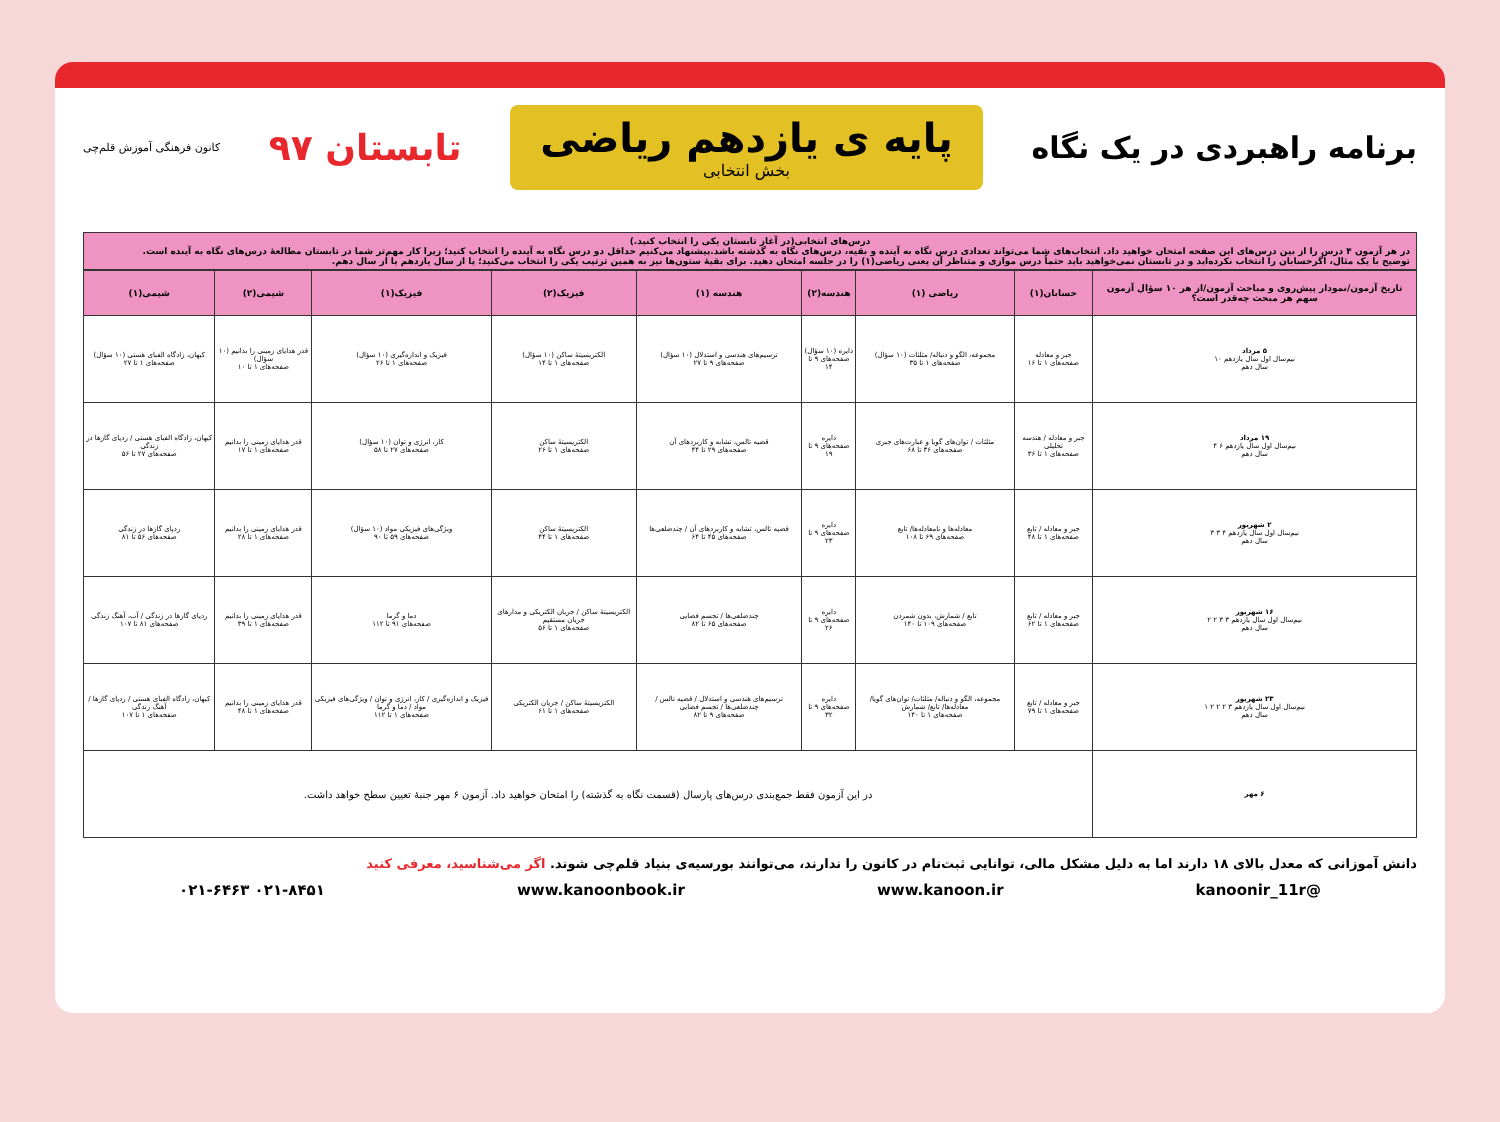برنامه راهبردی در یک نگاه
پایه ی یازدهم ریاضی
بخش انتخابی
تابستان ۹۷
کانون فرهنگی آموزش قلم‌چی
درس‌های انتخابی(در آغاز تابستان یکی را انتخاب کنید.)
در هر آزمون ۴ درس را از بین درس‌های این صفحه امتحان خواهید داد. انتخاب‌های شما می‌تواند تعدادی درس نگاه به آینده و بقیه، درس‌های نگاه به گذشته باشد.پیشنهاد می‌کنیم حداقل دو درس نگاه به آینده را انتخاب کنید؛ زیرا کار مهم‌تر شما در تابستان مطالعهٔ درس‌های نگاه به آینده است.
توضیح با یک مثال، اگرحسابان را انتخاب نکرده‌اید و در تابستان نمی‌خواهید باید حتماً درس موازی و متناظر آن یعنی ریاضی(۱) را در جلسه امتحان دهید. برای بقیهٔ ستون‌ها نیز به همین ترتیب یکی را انتخاب می‌کنید؛ یا از سال یازدهم یا از سال دهم.
| تاریخ آزمون/نمودار پیش‌روی و مباحث آزمون/از هر ۱۰ سؤال آزمون سهم هر مبحث چه‌قدر است؟ | حسابان(۱) | ریاضی (۱) | هندسه(۲) | هندسه (۱) | فیزیک(۲) | فیزیک(۱) | شیمی(۲) | شیمی(۱) |
| --- | --- | --- | --- | --- | --- | --- | --- | --- |
| ۵ مرداد نیم‌سال اول سال یازدهم ۱۰ سال دهم | جبر و معادله صفحه‌های ۱ تا ۱۶ | مجموعه، الگو و دنباله/ مثلثات (۱۰ سؤال) صفحه‌های ۱ تا ۳۵ | دایره (۱۰ سؤال) صفحه‌های ۹ تا ۱۴ | ترسیم‌های هندسی و استدلال (۱۰ سؤال) صفحه‌های ۹ تا ۲۷ | الکتریسیتهٔ ساکن (۱۰ سؤال) صفحه‌های ۱ تا ۱۴ | فیزیک و اندازه‌گیری (۱۰ سؤال) صفحه‌های ۱ تا ۲۶ | قدر هدایای زمینی را بدانیم (۱۰ سؤال) صفحه‌های ۱ تا ۱۰ | کیهان، زادگاه الفبای هستی (۱۰ سؤال) صفحه‌های ۱ تا ۲۷ |
| ۱۹ مرداد نیم‌سال اول سال یازدهم ۶ ۴ سال دهم | جبر و معادله / هندسه تحلیلی صفحه‌های ۱ تا ۳۶ | مثلثات / توان‌های گویا و عبارت‌های جبری صفحه‌های ۳۶ تا ۶۸ | دایره صفحه‌های ۹ تا ۱۹ | قضیه تالس، تشابه و کاربردهای آن صفحه‌های ۲۹ تا ۴۴ | الکتریسیتهٔ ساکن صفحه‌های ۱ تا ۲۶ | کار، انرژی و توان (۱۰ سؤال) صفحه‌های ۲۷ تا ۵۸ | قدر هدایای زمینی را بدانیم صفحه‌های ۱ تا ۱۷ | کیهان، زادگاه الفبای هستی / ردپای گازها در زندگی صفحه‌های ۲۷ تا ۵۶ |
| ۲ شهریور نیم‌سال اول سال یازدهم ۴ ۳ ۳ سال دهم | جبر و معادله / تابع صفحه‌های ۱ تا ۴۸ | معادله‌ها و نامعادله‌ها/ تابع صفحه‌های ۶۹ تا ۱۰۸ | دایره صفحه‌های ۹ تا ۲۳ | قضیه تالس، تشابه و کاربردهای آن / چندضلعی‌ها صفحه‌های ۴۵ تا ۶۴ | الکتریسیتهٔ ساکن صفحه‌های ۱ تا ۴۴ | ویژگی‌های فیزیکی مواد (۱۰ سؤال) صفحه‌های ۵۹ تا ۹۰ | قدر هدایای زمینی را بدانیم صفحه‌های ۱ تا ۲۸ | ردپای گازها در زندگی صفحه‌های ۵۶ تا ۸۱ |
| ۱۶ شهریور نیم‌سال اول سال یازدهم ۳ ۳ ۲ ۲ سال دهم | جبر و معادله / تابع صفحه‌های ۱ تا ۶۲ | تابع / شمارش، بدون شمردن صفحه‌های ۱۰۹ تا ۱۴۰ | دایره صفحه‌های ۹ تا ۲۶ | چندضلعی‌ها / تجسم فضایی صفحه‌های ۶۵ تا ۸۲ | الکتریسیتهٔ ساکن / جریان الکتریکی و مدارهای جریان مستقیم صفحه‌های ۱ تا ۵۶ | دما و گرما صفحه‌های ۹۱ تا ۱۱۲ | قدر هدایای زمینی را بدانیم صفحه‌های ۱ تا ۳۹ | ردپای گازها در زندگی / آب، آهنگ زندگی صفحه‌های ۸۱ تا ۱۰۷ |
| ۲۳ شهریور نیم‌سال اول سال یازدهم ۳ ۲ ۲ ۲ ۱ سال دهم | جبر و معادله / تابع صفحه‌های ۱ تا ۷۹ | مجموعه، الگو و دنباله/ مثلثات/ توان‌های گویا/ معادله‌ها/ تابع/ شمارش صفحه‌های ۱ تا ۱۴۰ | دایره صفحه‌های ۹ تا ۳۲ | ترسیم‌های هندسی و استدلال / قضیه تالس / چندضلعی‌ها / تجسم فضایی صفحه‌های ۹ تا ۸۲ | الکتریسیتهٔ ساکن / جریان الکتریکی صفحه‌های ۱ تا ۶۱ | فیزیک و اندازه‌گیری / کار، انرژی و توان / ویژگی‌های فیزیکی مواد / دما و گرما صفحه‌های ۱ تا ۱۱۲ | قدر هدایای زمینی را بدانیم صفحه‌های ۱ تا ۴۸ | کیهان، زادگاه الفبای هستی / ردپای گازها / آهنگ زندگی صفحه‌های ۱ تا ۱۰۷ |
| ۶ مهر | در این آزمون فقط جمع‌بندی درس‌های پارسال (قسمت نگاه به گذشته) را امتحان خواهید داد. آزمون ۶ مهر جنبهٔ تعیین سطح خواهد داشت. | | | | | | | |
دانش آموزانی که معدل بالای ۱۸ دارند اما به دلیل مشکل مالی، توانایی ثبت‌نام در کانون را ندارند، می‌توانند بورسیه‌ی بنیاد قلم‌چی شوند. اگر می‌شناسید، معرفی کنید
@kanoonir_11r www.kanoon.ir www.kanoonbook.ir ۰۲۱-۸۴۵۱ ۰۲۱-۶۴۶۳